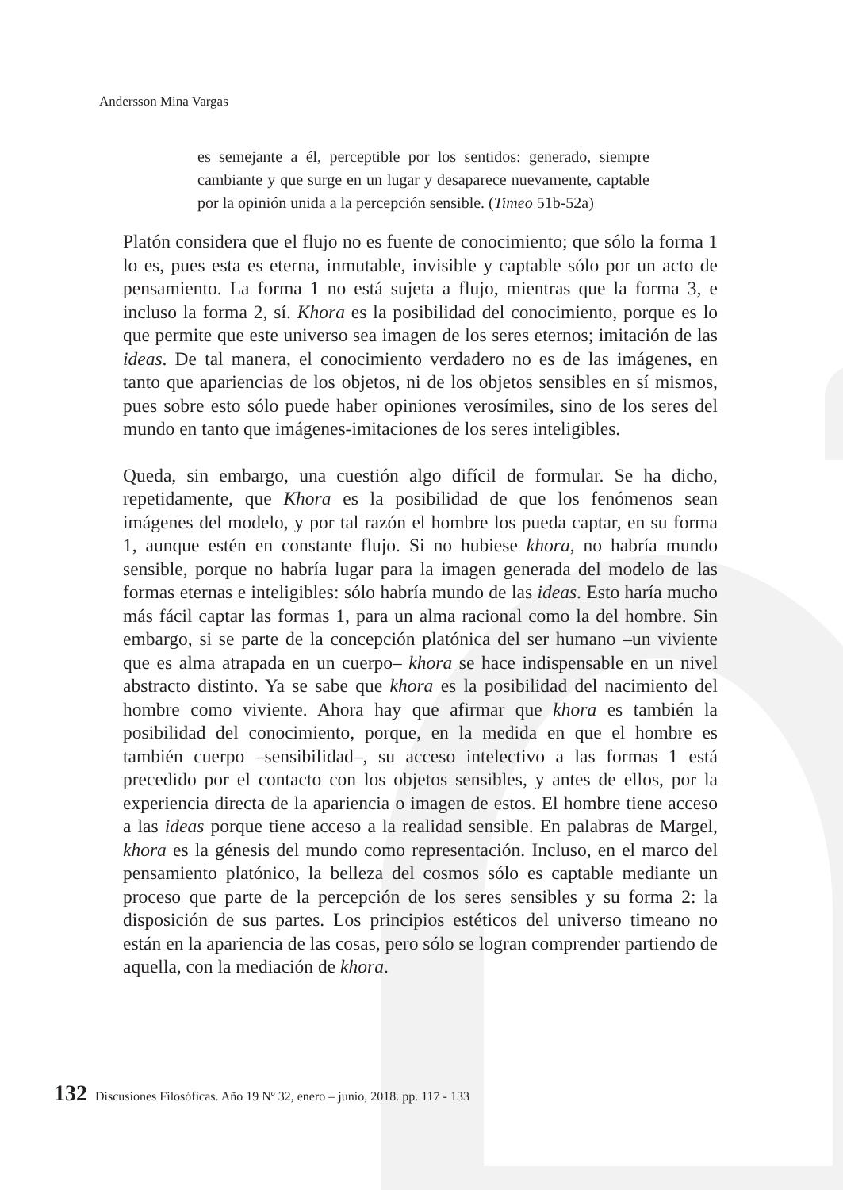Andersson Mina Vargas
es semejante a él, perceptible por los sentidos: generado, siempre cambiante y que surge en un lugar y desaparece nuevamente, captable por la opinión unida a la percepción sensible. (Timeo 51b-52a)
Platón considera que el flujo no es fuente de conocimiento; que sólo la forma 1 lo es, pues esta es eterna, inmutable, invisible y captable sólo por un acto de pensamiento. La forma 1 no está sujeta a flujo, mientras que la forma 3, e incluso la forma 2, sí. Khora es la posibilidad del conocimiento, porque es lo que permite que este universo sea imagen de los seres eternos; imitación de las ideas. De tal manera, el conocimiento verdadero no es de las imágenes, en tanto que apariencias de los objetos, ni de los objetos sensibles en sí mismos, pues sobre esto sólo puede haber opiniones verosímiles, sino de los seres del mundo en tanto que imágenes-imitaciones de los seres inteligibles.
Queda, sin embargo, una cuestión algo difícil de formular. Se ha dicho, repetidamente, que Khora es la posibilidad de que los fenómenos sean imágenes del modelo, y por tal razón el hombre los pueda captar, en su forma 1, aunque estén en constante flujo. Si no hubiese khora, no habría mundo sensible, porque no habría lugar para la imagen generada del modelo de las formas eternas e inteligibles: sólo habría mundo de las ideas. Esto haría mucho más fácil captar las formas 1, para un alma racional como la del hombre. Sin embargo, si se parte de la concepción platónica del ser humano –un viviente que es alma atrapada en un cuerpo– khora se hace indispensable en un nivel abstracto distinto. Ya se sabe que khora es la posibilidad del nacimiento del hombre como viviente. Ahora hay que afirmar que khora es también la posibilidad del conocimiento, porque, en la medida en que el hombre es también cuerpo –sensibilidad–, su acceso intelectivo a las formas 1 está precedido por el contacto con los objetos sensibles, y antes de ellos, por la experiencia directa de la apariencia o imagen de estos. El hombre tiene acceso a las ideas porque tiene acceso a la realidad sensible. En palabras de Margel, khora es la génesis del mundo como representación. Incluso, en el marco del pensamiento platónico, la belleza del cosmos sólo es captable mediante un proceso que parte de la percepción de los seres sensibles y su forma 2: la disposición de sus partes. Los principios estéticos del universo timeano no están en la apariencia de las cosas, pero sólo se logran comprender partiendo de aquella, con la mediación de khora.
132 Discusiones Filosóficas. Año 19 Nº 32, enero – junio, 2018. pp. 117 - 133